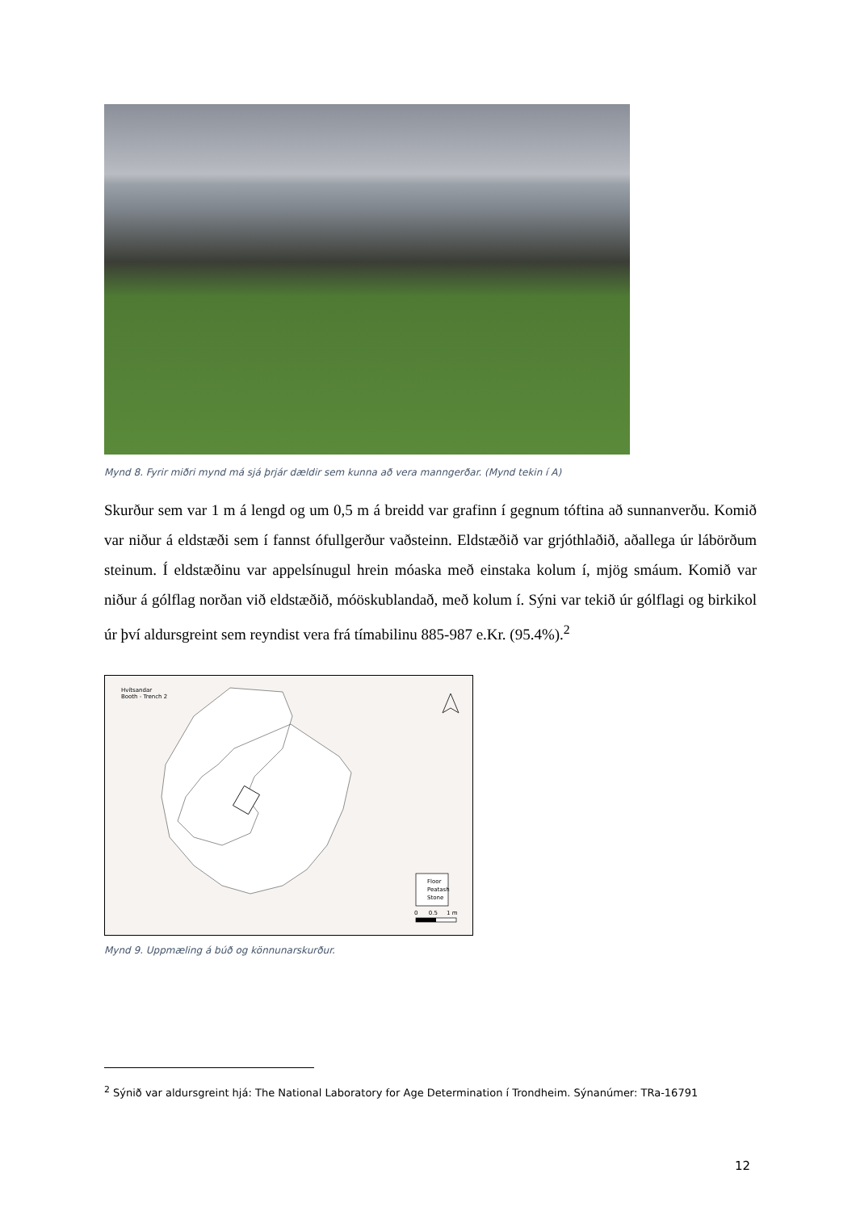Mynd 8. Fyrir miðri mynd má sjá þrjár dældir sem kunna að vera manngerðar. (Mynd tekin í A)
Skurður sem var 1 m á lengd og um 0,5 m á breidd var grafinn í gegnum tóftina að sunnanverðu. Komið var niður á eldstæði sem í fannst ófullgerður vaðsteinn. Eldstæðið var grjóthlaðið, aðallega úr lábörðum steinum. Í eldstæðinu var appelsínugul hrein móaska með einstaka kolum í, mjög smáum. Komið var niður á gólflag norðan við eldstæðið, móöskublandað, með kolum í. Sýni var tekið úr gólflagi og birkikol úr því aldursgreint sem reyndist vera frá tímabilinu 885-987 e.Kr. (95.4%).<sup>2</sup>
Hvítsandar
Booth - Trench 2
Floor
Peatash
Stone
0 0.5 1 m
Mynd 9. Uppmæling á búð og könnunarskurður.
<sup>2</sup> Sýnið var aldursgreint hjá: The National Laboratory for Age Determination í Trondheim. Sýnanúmer: TRa-16791
12